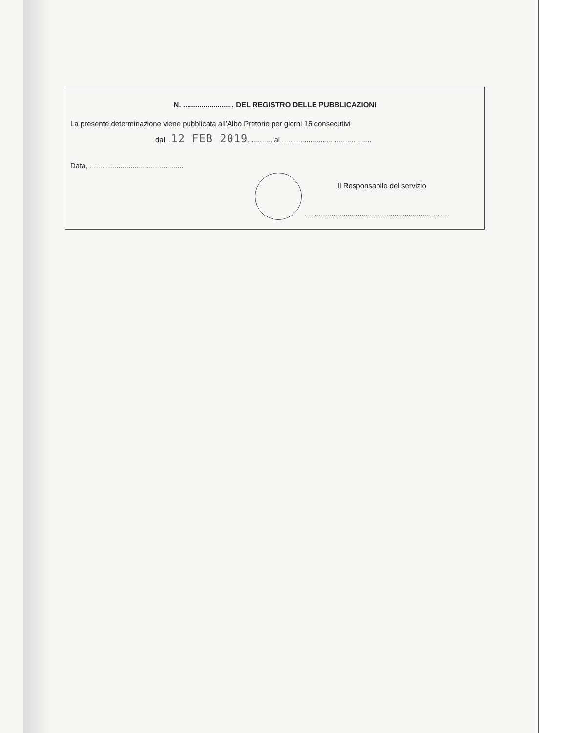N. ......................... DEL REGISTRO DELLE PUBBLICAZIONI
La presente determinazione viene pubblicata all’Albo Pretorio per giorni 15 consecutivi
dal ..12 FEB 2019............ al ............................................
Data, ..............................................
Il Responsabile del servizio
.......................................................................